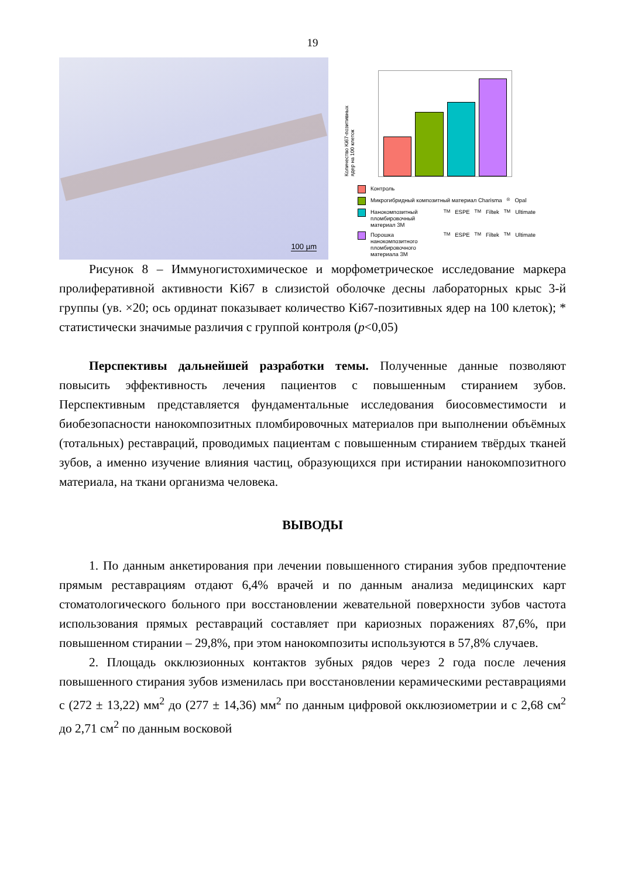19
100 µm
Количество Ki67-позитивных ядер на 100 клеток
Контроль
Микрогибридный композитный материал Charisma<sup>®</sup> Opal
Нанокомпозитный пломбировочный материал 3M<sup>TM</sup>ESPE<sup>TM</sup>Filtek<sup>TM</sup>Ultimate
Порошка нанокомпозитного пломбировочного материала 3M<sup>TM</sup>ESPE<sup>TM</sup>Filtek<sup>TM</sup>Ultimate
Рисунок 8 – Иммуногистохимическое и морфометрическое исследование маркера пролиферативной активности Ki67 в слизистой оболочке десны лабораторных крыс 3-й группы (ув. ×20; ось ординат показывает количество Ki67-позитивных ядер на 100 клеток); * статистически значимые различия с группой контроля (p<0,05)
Перспективы дальнейшей разработки темы. Полученные данные позволяют повысить эффективность лечения пациентов с повышенным стиранием зубов. Перспективным представляется фундаментальные исследования биосовместимости и биобезопасности нанокомпозитных пломбировочных материалов при выполнении объёмных (тотальных) реставраций, проводимых пациентам с повышенным стиранием твёрдых тканей зубов, а именно изучение влияния частиц, образующихся при истирании нанокомпозитного материала, на ткани организма человека.
ВЫВОДЫ
1. По данным анкетирования при лечении повышенного стирания зубов предпочтение прямым реставрациям отдают 6,4% врачей и по данным анализа медицинских карт стоматологического больного при восстановлении жевательной поверхности зубов частота использования прямых реставраций составляет при кариозных поражениях 87,6%, при повышенном стирании – 29,8%, при этом нанокомпозиты используются в 57,8% случаев.
2. Площадь окклюзионных контактов зубных рядов через 2 года после лечения повышенного стирания зубов изменилась при восстановлении керамическими реставрациями с (272 ± 13,22) мм<sup>2</sup> до (277 ± 14,36) мм<sup>2</sup> по данным цифровой окклюзиометрии и с 2,68 см<sup>2</sup> до 2,71 см<sup>2</sup> по данным восковой